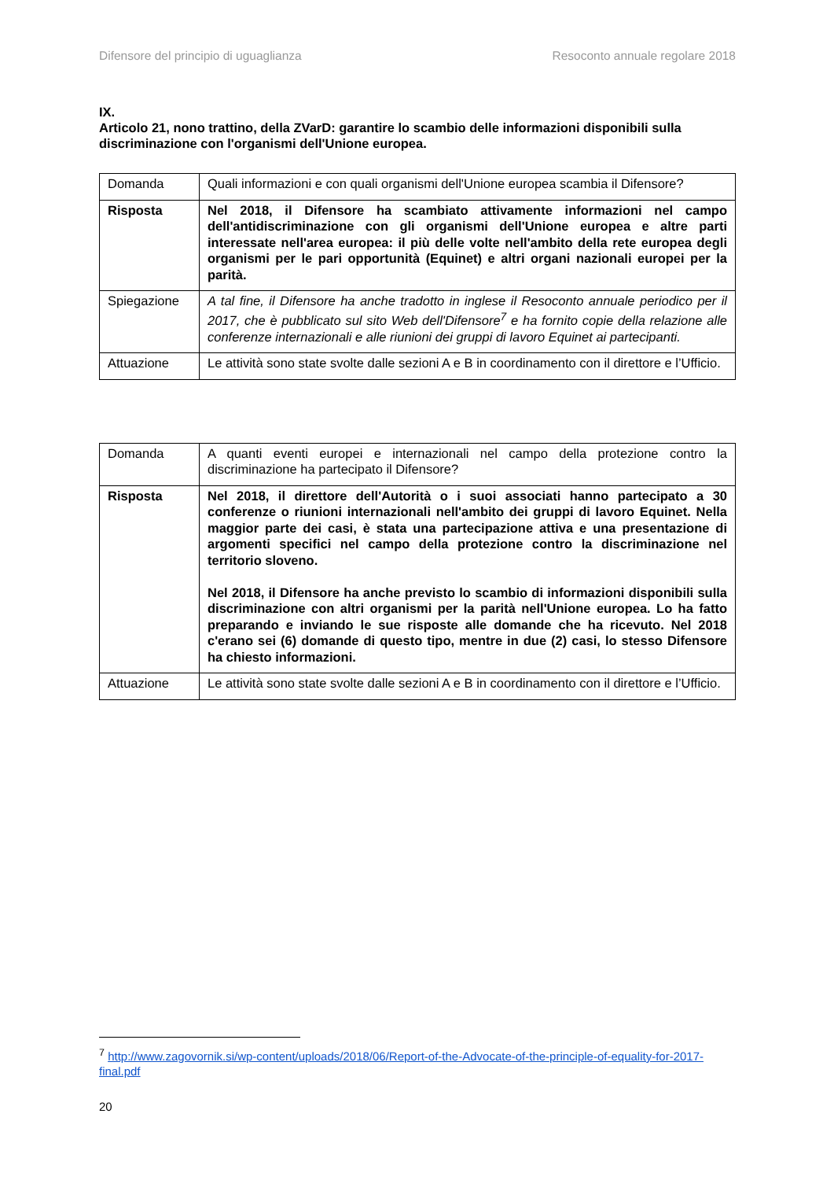Difensore del principio di uguaglianza Resoconto annuale regolare 2018
IX.
Articolo 21, nono trattino, della ZVarD: garantire lo scambio delle informazioni disponibili sulla discriminazione con l'organismi dell'Unione europea.
| Domanda | Quali informazioni e con quali organismi dell'Unione europea scambia il Difensore? |
| Risposta | Nel 2018, il Difensore ha scambiato attivamente informazioni nel campo dell'antidiscriminazione con gli organismi dell'Unione europea e altre parti interessate nell'area europea: il più delle volte nell'ambito della rete europea degli organismi per le pari opportunità (Equinet) e altri organi nazionali europei per la parità. |
| Spiegazione | A tal fine, il Difensore ha anche tradotto in inglese il Resoconto annuale periodico per il 2017, che è pubblicato sul sito Web dell'Difensore<sup>7</sup> e ha fornito copie della relazione alle conferenze internazionali e alle riunioni dei gruppi di lavoro Equinet ai partecipanti. |
| Attuazione | Le attività sono state svolte dalle sezioni A e B in coordinamento con il direttore e l’Ufficio. |
| Domanda | A quanti eventi europei e internazionali nel campo della protezione contro la discriminazione ha partecipato il Difensore? |
| Risposta | Nel 2018, il direttore dell'Autorità o i suoi associati hanno partecipato a 30 conferenze o riunioni internazionali nell'ambito dei gruppi di lavoro Equinet. Nella maggior parte dei casi, è stata una partecipazione attiva e una presentazione di argomenti specifici nel campo della protezione contro la discriminazione nel territorio sloveno. Nel 2018, il Difensore ha anche previsto lo scambio di informazioni disponibili sulla discriminazione con altri organismi per la parità nell'Unione europea. Lo ha fatto preparando e inviando le sue risposte alle domande che ha ricevuto. Nel 2018 c'erano sei (6) domande di questo tipo, mentre in due (2) casi, lo stesso Difensore ha chiesto informazioni. |
| Attuazione | Le attività sono state svolte dalle sezioni A e B in coordinamento con il direttore e l’Ufficio. |
<sup>7</sup> http://www.zagovornik.si/wp-content/uploads/2018/06/Report-of-the-Advocate-of-the-principle-of-equality-for-2017-final.pdf
20